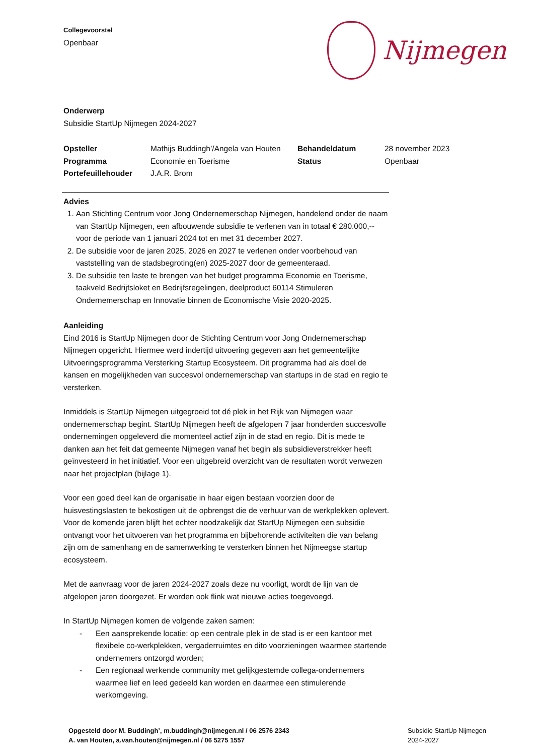Collegevoorstel
Openbaar
Nijmegen
Onderwerp
Subsidie StartUp Nijmegen 2024-2027
| Opsteller | Mathijs Buddingh’/Angela van Houten | Behandeldatum | 28 november 2023 |
| Programma | Economie en Toerisme | Status | Openbaar |
| Portefeuillehouder | J.A.R. Brom | | |
Advies
1. Aan Stichting Centrum voor Jong Ondernemerschap Nijmegen, handelend onder de naam van StartUp Nijmegen, een afbouwende subsidie te verlenen van in totaal € 280.000,-- voor de periode van 1 januari 2024 tot en met 31 december 2027.
2. De subsidie voor de jaren 2025, 2026 en 2027 te verlenen onder voorbehoud van vaststelling van de stadsbegroting(en) 2025-2027 door de gemeenteraad.
3. De subsidie ten laste te brengen van het budget programma Economie en Toerisme, taakveld Bedrijfsloket en Bedrijfsregelingen, deelproduct 60114 Stimuleren Ondernemerschap en Innovatie binnen de Economische Visie 2020-2025.
Aanleiding
Eind 2016 is StartUp Nijmegen door de Stichting Centrum voor Jong Ondernemerschap Nijmegen opgericht. Hiermee werd indertijd uitvoering gegeven aan het gemeentelijke Uitvoeringsprogramma Versterking Startup Ecosysteem. Dit programma had als doel de kansen en mogelijkheden van succesvol ondernemerschap van startups in de stad en regio te versterken.
Inmiddels is StartUp Nijmegen uitgegroeid tot dé plek in het Rijk van Nijmegen waar ondernemerschap begint. StartUp Nijmegen heeft de afgelopen 7 jaar honderden succesvolle ondernemingen opgeleverd die momenteel actief zijn in de stad en regio. Dit is mede te danken aan het feit dat gemeente Nijmegen vanaf het begin als subsidieverstrekker heeft geïnvesteerd in het initiatief. Voor een uitgebreid overzicht van de resultaten wordt verwezen naar het projectplan (bijlage 1).
Voor een goed deel kan de organisatie in haar eigen bestaan voorzien door de huisvestingslasten te bekostigen uit de opbrengst die de verhuur van de werkplekken oplevert. Voor de komende jaren blijft het echter noodzakelijk dat StartUp Nijmegen een subsidie ontvangt voor het uitvoeren van het programma en bijbehorende activiteiten die van belang zijn om de samenhang en de samenwerking te versterken binnen het Nijmeegse startup ecosysteem.
Met de aanvraag voor de jaren 2024-2027 zoals deze nu voorligt, wordt de lijn van de afgelopen jaren doorgezet. Er worden ook flink wat nieuwe acties toegevoegd.
In StartUp Nijmegen komen de volgende zaken samen:
- Een aansprekende locatie: op een centrale plek in de stad is er een kantoor met flexibele co-werkplekken, vergaderruimtes en dito voorzieningen waarmee startende ondernemers ontzorgd worden;
- Een regionaal werkende community met gelijkgestemde collega-ondernemers waarmee lief en leed gedeeld kan worden en daarmee een stimulerende werkomgeving.
Opgesteld door M. Buddingh’, m.buddingh@nijmegen.nl / 06 2576 2343
A. van Houten, a.van.houten@nijmegen.nl / 06 5275 1557
Subsidie StartUp Nijmegen
2024-2027